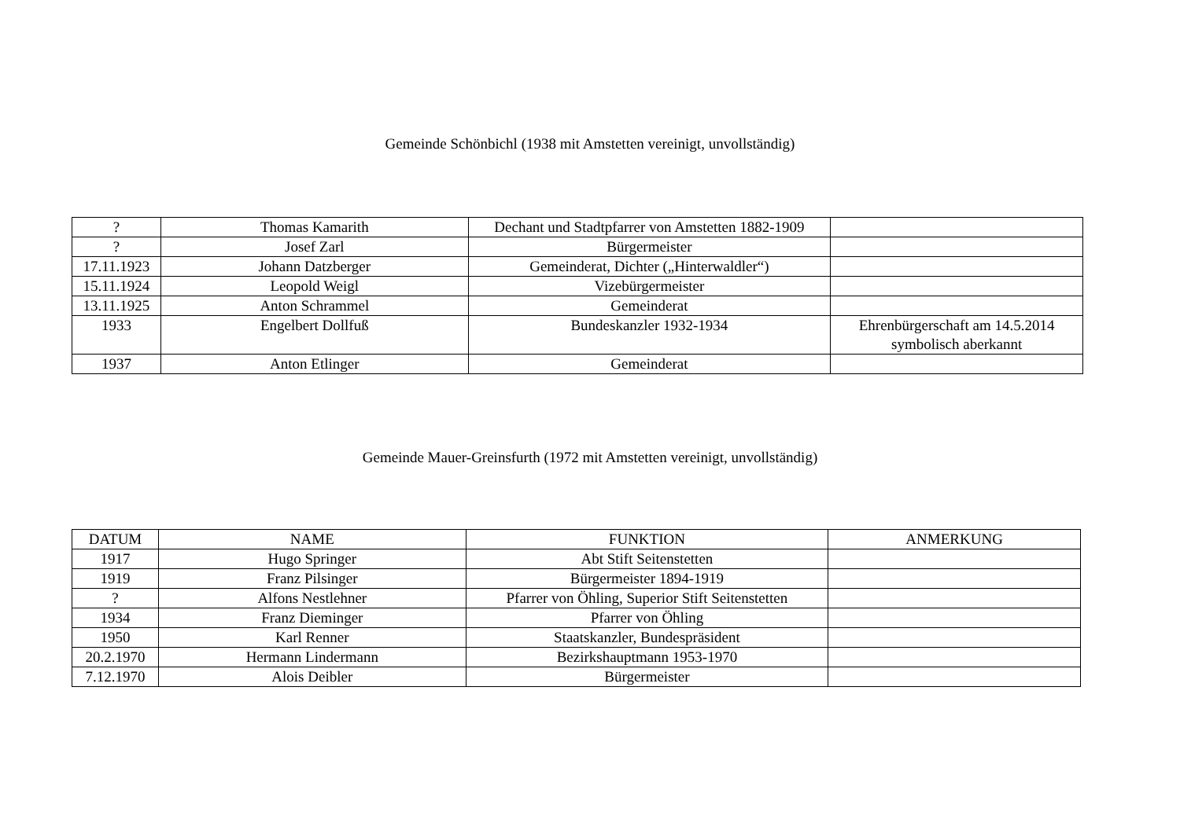Gemeinde Schönbichl (1938 mit Amstetten vereinigt, unvollständig)
| ? | Thomas Kamarith | Dechant und Stadtpfarrer von Amstetten 1882-1909 | |
| ? | Josef Zarl | Bürgermeister | |
| 17.11.1923 | Johann Datzberger | Gemeinderat, Dichter („Hinterwaldler“) | |
| 15.11.1924 | Leopold Weigl | Vizebürgermeister | |
| 13.11.1925 | Anton Schrammel | Gemeinderat | |
| 1933 | Engelbert Dollfuß | Bundeskanzler 1932-1934 | Ehrenbürgerschaft am 14.5.2014 symbolisch aberkannt |
| 1937 | Anton Etlinger | Gemeinderat | |
Gemeinde Mauer-Greinsfurth (1972 mit Amstetten vereinigt, unvollständig)
| DATUM | NAME | FUNKTION | ANMERKUNG |
| --- | --- | --- | --- |
| 1917 | Hugo Springer | Abt Stift Seitenstetten | |
| 1919 | Franz Pilsinger | Bürgermeister 1894-1919 | |
| ? | Alfons Nestlehner | Pfarrer von Öhling, Superior Stift Seitenstetten | |
| 1934 | Franz Dieminger | Pfarrer von Öhling | |
| 1950 | Karl Renner | Staatskanzler, Bundespräsident | |
| 20.2.1970 | Hermann Lindermann | Bezirkshauptmann 1953-1970 | |
| 7.12.1970 | Alois Deibler | Bürgermeister | |